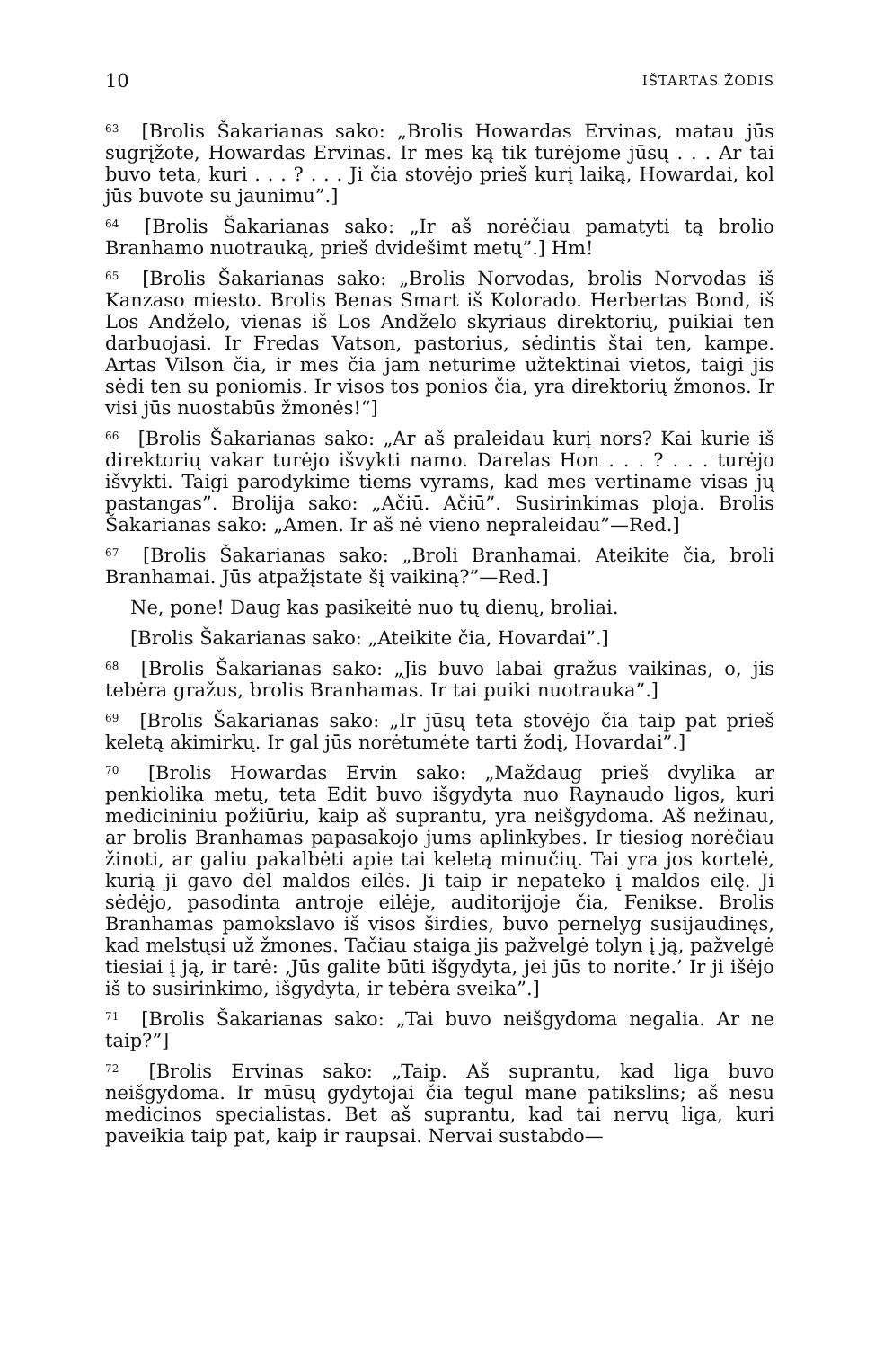10 IŠTARTAS ŽODIS
<sup>63</sup> [Brolis Šakarianas sako: „Brolis Howardas Ervinas, matau jūs sugrįžote, Howardas Ervinas. Ir mes ką tik turėjome jūsų . . . Ar tai buvo teta, kuri . . . ? . . . Ji čia stovėjo prieš kurį laiką, Howardai, kol jūs buvote su jaunimu”.]
<sup>64</sup> [Brolis Šakarianas sako: „Ir aš norėčiau pamatyti tą brolio Branhamo nuotrauką, prieš dvidešimt metų”.] Hm!
<sup>65</sup> [Brolis Šakarianas sako: „Brolis Norvodas, brolis Norvodas iš Kanzaso miesto. Brolis Benas Smart iš Kolorado. Herbertas Bond, iš Los Andželo, vienas iš Los Andželo skyriaus direktorių, puikiai ten darbuojasi. Ir Fredas Vatson, pastorius, sėdintis štai ten, kampe. Artas Vilson čia, ir mes čia jam neturime užtektinai vietos, taigi jis sėdi ten su poniomis. Ir visos tos ponios čia, yra direktorių žmonos. Ir visi jūs nuostabūs žmonės!“]
<sup>66</sup> [Brolis Šakarianas sako: „Ar aš praleidau kurį nors? Kai kurie iš direktorių vakar turėjo išvykti namo. Darelas Hon . . . ? . . . turėjo išvykti. Taigi parodykime tiems vyrams, kad mes vertiname visas jų pastangas”. Brolija sako: „Ačiū. Ačiū”. Susirinkimas ploja. Brolis Šakarianas sako: „Amen. Ir aš nė vieno nepraleidau”—Red.]
<sup>67</sup> [Brolis Šakarianas sako: „Broli Branhamai. Ateikite čia, broli Branhamai. Jūs atpažįstate šį vaikiną?”—Red.]
Ne, pone! Daug kas pasikeitė nuo tų dienų, broliai.
[Brolis Šakarianas sako: „Ateikite čia, Hovardai”.]
<sup>68</sup> [Brolis Šakarianas sako: „Jis buvo labai gražus vaikinas, o, jis tebėra gražus, brolis Branhamas. Ir tai puiki nuotrauka”.]
<sup>69</sup> [Brolis Šakarianas sako: „Ir jūsų teta stovėjo čia taip pat prieš keletą akimirkų. Ir gal jūs norėtumėte tarti žodį, Hovardai”.]
<sup>70</sup> [Brolis Howardas Ervin sako: „Maždaug prieš dvylika ar penkiolika metų, teta Edit buvo išgydyta nuo Raynaudo ligos, kuri medicininiu požiūriu, kaip aš suprantu, yra neišgydoma. Aš nežinau, ar brolis Branhamas papasakojo jums aplinkybes. Ir tiesiog norėčiau žinoti, ar galiu pakalbėti apie tai keletą minučių. Tai yra jos kortelė, kurią ji gavo dėl maldos eilės. Ji taip ir nepateko į maldos eilę. Ji sėdėjo, pasodinta antroje eilėje, auditorijoje čia, Fenikse. Brolis Branhamas pamokslavo iš visos širdies, buvo pernelyg susijaudinęs, kad melstųsi už žmones. Tačiau staiga jis pažvelgė tolyn į ją, pažvelgė tiesiai į ją, ir tarė: ‚Jūs galite būti išgydyta, jei jūs to norite.’ Ir ji išėjo iš to susirinkimo, išgydyta, ir tebėra sveika”.]
<sup>71</sup> [Brolis Šakarianas sako: „Tai buvo neišgydoma negalia. Ar ne taip?”]
<sup>72</sup> [Brolis Ervinas sako: „Taip. Aš suprantu, kad liga buvo neišgydoma. Ir mūsų gydytojai čia tegul mane patikslins; aš nesu medicinos specialistas. Bet aš suprantu, kad tai nervų liga, kuri paveikia taip pat, kaip ir raupsai. Nervai sustabdo—